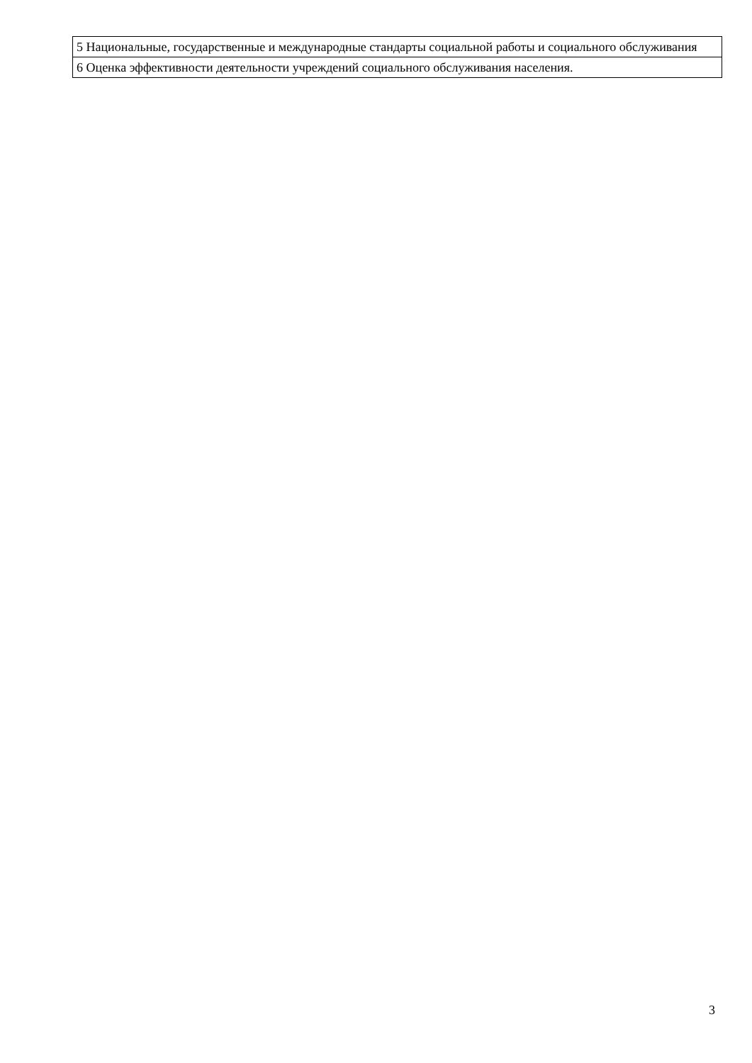| 5 Национальные, государственные и международные стандарты социальной работы и социального обслуживания |
| 6 Оценка эффективности деятельности учреждений социального обслуживания населения. |
3